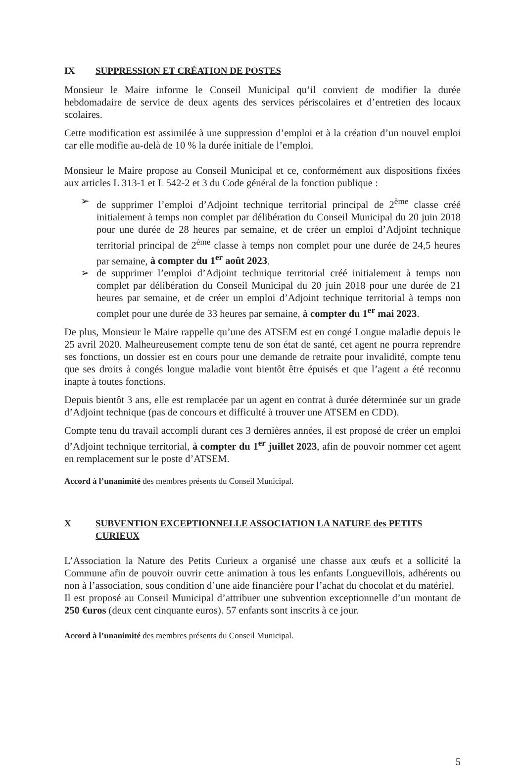IX SUPPRESSION ET CRÉATION DE POSTES
Monsieur le Maire informe le Conseil Municipal qu’il convient de modifier la durée hebdomadaire de service de deux agents des services périscolaires et d’entretien des locaux scolaires.
Cette modification est assimilée à une suppression d’emploi et à la création d’un nouvel emploi car elle modifie au-delà de 10 % la durée initiale de l’emploi.
Monsieur le Maire propose au Conseil Municipal et ce, conformément aux dispositions fixées aux articles L 313-1 et L 542-2 et 3 du Code général de la fonction publique :
➢ de supprimer l’emploi d’Adjoint technique territorial principal de 2<sup>ème</sup> classe créé initialement à temps non complet par délibération du Conseil Municipal du 20 juin 2018 pour une durée de 28 heures par semaine, et de créer un emploi d’Adjoint technique territorial principal de 2<sup>ème</sup> classe à temps non complet pour une durée de 24,5 heures par semaine, à compter du 1<sup>er</sup> août 2023.
➢ de supprimer l’emploi d’Adjoint technique territorial créé initialement à temps non complet par délibération du Conseil Municipal du 20 juin 2018 pour une durée de 21 heures par semaine, et de créer un emploi d’Adjoint technique territorial à temps non complet pour une durée de 33 heures par semaine, à compter du 1<sup>er</sup> mai 2023.
De plus, Monsieur le Maire rappelle qu’une des ATSEM est en congé Longue maladie depuis le 25 avril 2020. Malheureusement compte tenu de son état de santé, cet agent ne pourra reprendre ses fonctions, un dossier est en cours pour une demande de retraite pour invalidité, compte tenu que ses droits à congés longue maladie vont bientôt être épuisés et que l’agent a été reconnu inapte à toutes fonctions.
Depuis bientôt 3 ans, elle est remplacée par un agent en contrat à durée déterminée sur un grade d’Adjoint technique (pas de concours et difficulté à trouver une ATSEM en CDD).
Compte tenu du travail accompli durant ces 3 dernières années, il est proposé de créer un emploi d’Adjoint technique territorial, à compter du 1<sup>er</sup> juillet 2023, afin de pouvoir nommer cet agent en remplacement sur le poste d’ATSEM.
Accord à l’unanimité des membres présents du Conseil Municipal.
X SUBVENTION EXCEPTIONNELLE ASSOCIATION LA NATURE des PETITS CURIEUX
L’Association la Nature des Petits Curieux a organisé une chasse aux œufs et a sollicité la Commune afin de pouvoir ouvrir cette animation à tous les enfants Longuevillois, adhérents ou non à l’association, sous condition d’une aide financière pour l’achat du chocolat et du matériel.
Il est proposé au Conseil Municipal d’attribuer une subvention exceptionnelle d’un montant de 250 €uros (deux cent cinquante euros). 57 enfants sont inscrits à ce jour.
Accord à l’unanimité des membres présents du Conseil Municipal.
5